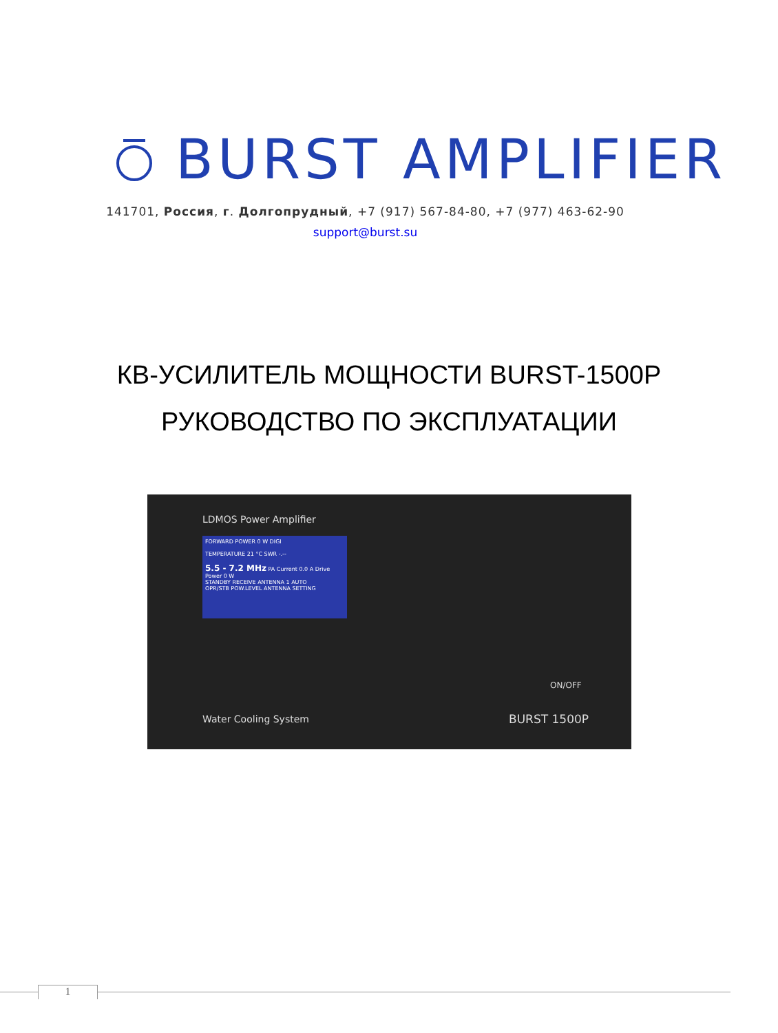BURST AMPLIFIER
141701, Россия, г. Долгопрудный, +7 (917) 567-84-80, +7 (977) 463-62-90
support@burst.su
КВ-УСИЛИТЕЛЬ МОЩНОСТИ BURST-1500P
РУКОВОДСТВО ПО ЭКСПЛУАТАЦИИ
LDMOS Power Amplifier
FORWARD POWER 0 W DIGI
TEMPERATURE 21 °C SWR -.--
5.5 - 7.2 MHz PA Current 0.0 A Drive Power 0 W
STANDBY RECEIVE ANTENNA 1 AUTO
OPR/STB POW.LEVEL ANTENNA SETTING
ON/OFF
Water Cooling System BURST 1500P
1